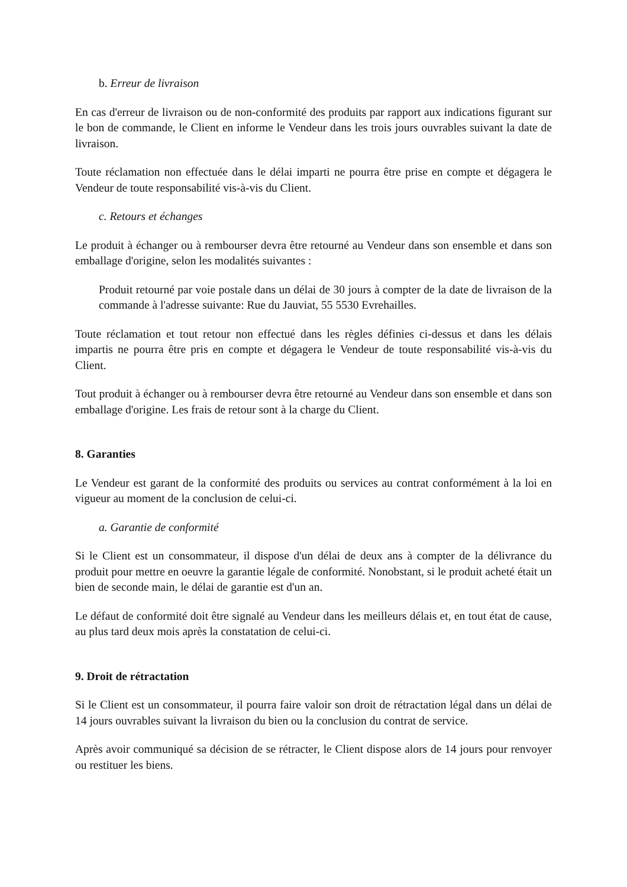b. Erreur de livraison
En cas d'erreur de livraison ou de non-conformité des produits par rapport aux indications figurant sur le bon de commande, le Client en informe le Vendeur dans les trois jours ouvrables suivant la date de livraison.
Toute réclamation non effectuée dans le délai imparti ne pourra être prise en compte et dégagera le Vendeur de toute responsabilité vis-à-vis du Client.
c. Retours et échanges
Le produit à échanger ou à rembourser devra être retourné au Vendeur dans son ensemble et dans son emballage d'origine, selon les modalités suivantes :
Produit retourné par voie postale dans un délai de 30 jours à compter de la date de livraison de la commande à l'adresse suivante: Rue du Jauviat, 55 5530 Evrehailles.
Toute réclamation et tout retour non effectué dans les règles définies ci-dessus et dans les délais impartis ne pourra être pris en compte et dégagera le Vendeur de toute responsabilité vis-à-vis du Client.
Tout produit à échanger ou à rembourser devra être retourné au Vendeur dans son ensemble et dans son emballage d'origine. Les frais de retour sont à la charge du Client.
8. Garanties
Le Vendeur est garant de la conformité des produits ou services au contrat conformément à la loi en vigueur au moment de la conclusion de celui-ci.
a. Garantie de conformité
Si le Client est un consommateur, il dispose d'un délai de deux ans à compter de la délivrance du produit pour mettre en oeuvre la garantie légale de conformité. Nonobstant, si le produit acheté était un bien de seconde main, le délai de garantie est d'un an.
Le défaut de conformité doit être signalé au Vendeur dans les meilleurs délais et, en tout état de cause, au plus tard deux mois après la constatation de celui-ci.
9. Droit de rétractation
Si le Client est un consommateur, il pourra faire valoir son droit de rétractation légal dans un délai de 14 jours ouvrables suivant la livraison du bien ou la conclusion du contrat de service.
Après avoir communiqué sa décision de se rétracter, le Client dispose alors de 14 jours pour renvoyer ou restituer les biens.